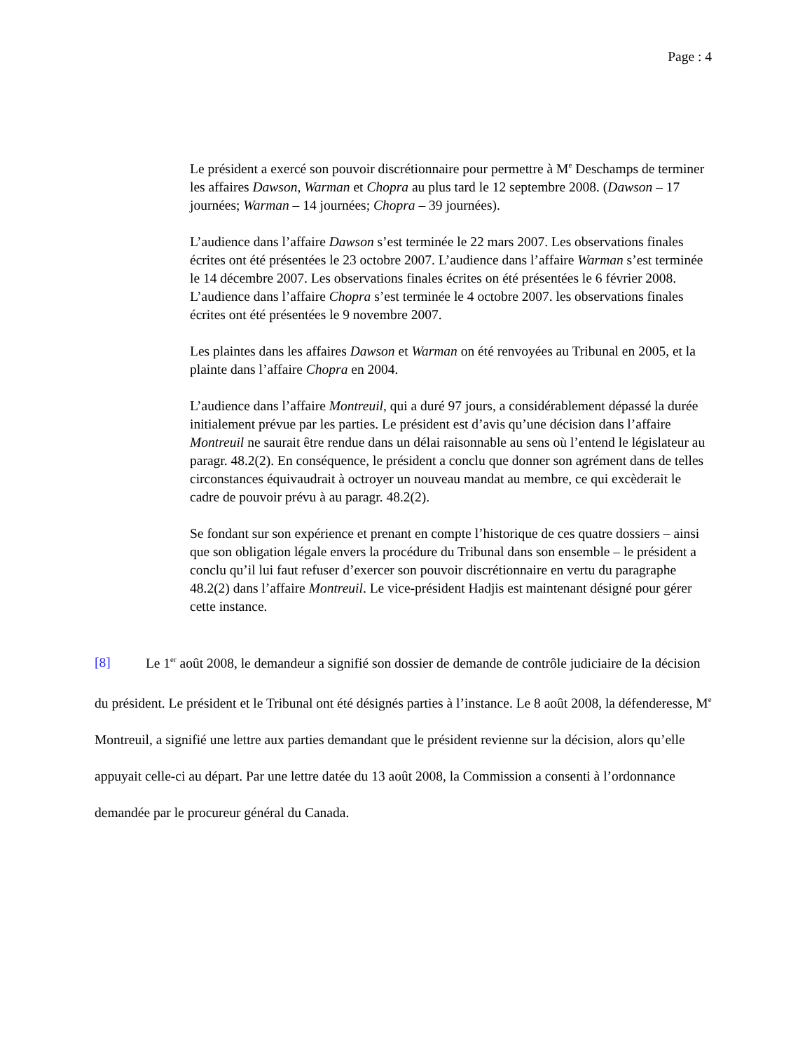Page : 4
Le président a exercé son pouvoir discrétionnaire pour permettre à M<sup>e</sup> Deschamps de terminer les affaires Dawson, Warman et Chopra au plus tard le 12 septembre 2008. (Dawson – 17 journées; Warman – 14 journées; Chopra – 39 journées).
L’audience dans l’affaire Dawson s’est terminée le 22 mars 2007. Les observations finales écrites ont été présentées le 23 octobre 2007. L’audience dans l’affaire Warman s’est terminée le 14 décembre 2007. Les observations finales écrites on été présentées le 6 février 2008. L’audience dans l’affaire Chopra s’est terminée le 4 octobre 2007. les observations finales écrites ont été présentées le 9 novembre 2007.
Les plaintes dans les affaires Dawson et Warman on été renvoyées au Tribunal en 2005, et la plainte dans l’affaire Chopra en 2004.
L’audience dans l’affaire Montreuil, qui a duré 97 jours, a considérablement dépassé la durée initialement prévue par les parties. Le président est d’avis qu’une décision dans l’affaire Montreuil ne saurait être rendue dans un délai raisonnable au sens où l’entend le législateur au paragr. 48.2(2). En conséquence, le président a conclu que donner son agrément dans de telles circonstances équivaudrait à octroyer un nouveau mandat au membre, ce qui excèderait le cadre de pouvoir prévu à au paragr. 48.2(2).
Se fondant sur son expérience et prenant en compte l’historique de ces quatre dossiers – ainsi que son obligation légale envers la procédure du Tribunal dans son ensemble – le président a conclu qu’il lui faut refuser d’exercer son pouvoir discrétionnaire en vertu du paragraphe 48.2(2) dans l’affaire Montreuil. Le vice-président Hadjis est maintenant désigné pour gérer cette instance.
[8] Le 1<sup>er</sup> août 2008, le demandeur a signifié son dossier de demande de contrôle judiciaire de la décision du président. Le président et le Tribunal ont été désignés parties à l’instance. Le 8 août 2008, la défenderesse, M<sup>e</sup> Montreuil, a signifié une lettre aux parties demandant que le président revienne sur la décision, alors qu’elle appuyait celle-ci au départ. Par une lettre datée du 13 août 2008, la Commission a consenti à l’ordonnance demandée par le procureur général du Canada.